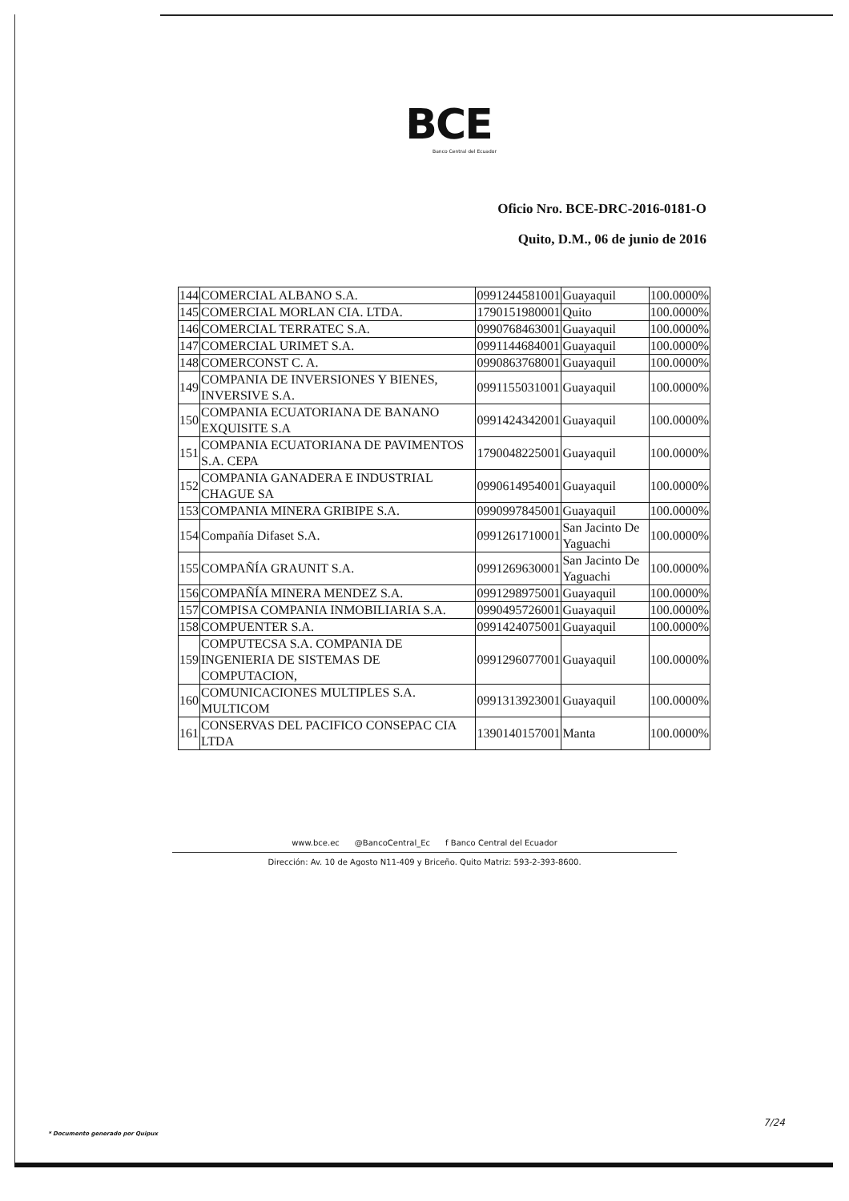BCE
Banco Central del Ecuador
Oficio Nro. BCE-DRC-2016-0181-O
Quito, D.M., 06 de junio de 2016
| 144 | COMERCIAL ALBANO S.A. | 0991244581001 | Guayaquil | 100.0000% |
| 145 | COMERCIAL MORLAN CIA. LTDA. | 1790151980001 | Quito | 100.0000% |
| 146 | COMERCIAL TERRATEC S.A. | 0990768463001 | Guayaquil | 100.0000% |
| 147 | COMERCIAL URIMET S.A. | 0991144684001 | Guayaquil | 100.0000% |
| 148 | COMERCONST C. A. | 0990863768001 | Guayaquil | 100.0000% |
| 149 | COMPANIA DE INVERSIONES Y BIENES, INVERSIVE S.A. | 0991155031001 | Guayaquil | 100.0000% |
| 150 | COMPANIA ECUATORIANA DE BANANO EXQUISITE S.A | 0991424342001 | Guayaquil | 100.0000% |
| 151 | COMPANIA ECUATORIANA DE PAVIMENTOS S.A. CEPA | 1790048225001 | Guayaquil | 100.0000% |
| 152 | COMPANIA GANADERA E INDUSTRIAL CHAGUE SA | 0990614954001 | Guayaquil | 100.0000% |
| 153 | COMPANIA MINERA GRIBIPE S.A. | 0990997845001 | Guayaquil | 100.0000% |
| 154 | Compañía Difaset S.A. | 0991261710001 | San Jacinto De Yaguachi | 100.0000% |
| 155 | COMPAÑÍA GRAUNIT S.A. | 0991269630001 | San Jacinto De Yaguachi | 100.0000% |
| 156 | COMPAÑÍA MINERA MENDEZ S.A. | 0991298975001 | Guayaquil | 100.0000% |
| 157 | COMPISA COMPANIA INMOBILIARIA S.A. | 0990495726001 | Guayaquil | 100.0000% |
| 158 | COMPUENTER S.A. | 0991424075001 | Guayaquil | 100.0000% |
| 159 | COMPUTECSA S.A. COMPANIA DE INGENIERIA DE SISTEMAS DE COMPUTACION, | 0991296077001 | Guayaquil | 100.0000% |
| 160 | COMUNICACIONES MULTIPLES S.A. MULTICOM | 0991313923001 | Guayaquil | 100.0000% |
| 161 | CONSERVAS DEL PACIFICO CONSEPAC CIA LTDA | 1390140157001 | Manta | 100.0000% |
www.bce.ec @BancoCentral_Ec f Banco Central del Ecuador
Dirección: Av. 10 de Agosto N11-409 y Briceño. Quito Matriz: 593-2-393-8600.
7/24
* Documento generado por Quipux